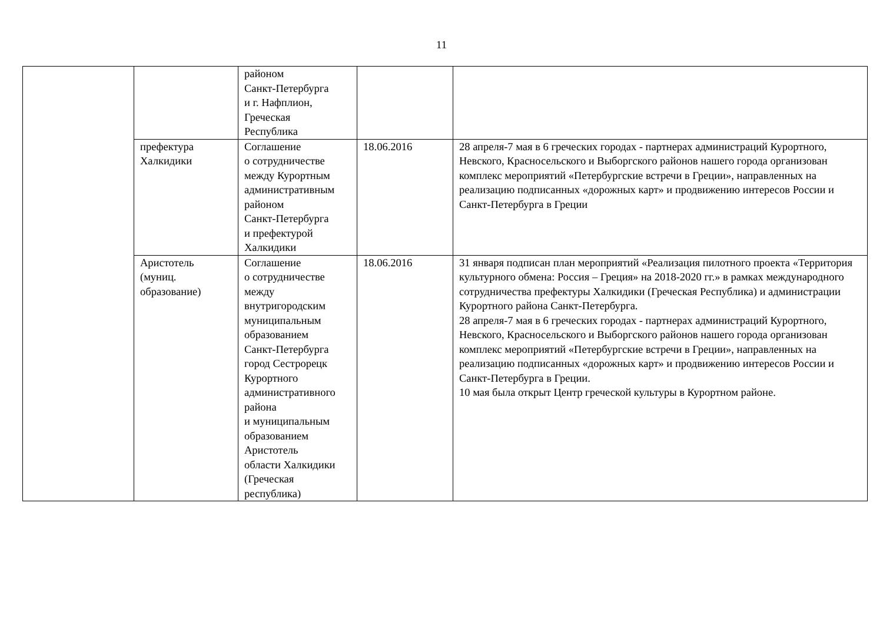11
| | | районом Санкт-Петербурга и г. Нафплион, Греческая Республика | | |
| | префектура Халкидики | Соглашение о сотрудничестве между Курортным административным районом Санкт-Петербурга и префектурой Халкидики | 18.06.2016 | 28 апреля-7 мая в 6 греческих городах - партнерах администраций Курортного, Невского, Красносельского и Выборгского районов нашего города организован комплекс мероприятий «Петербургские встречи в Греции», направленных на реализацию подписанных «дорожных карт» и продвижению интересов России и Санкт-Петербурга в Греции |
| | Аристотель (муниц. образование) | Соглашение о сотрудничестве между внутригородским муниципальным образованием Санкт-Петербурга город Сестрорецк Курортного административного района и муниципальным образованием Аристотель области Халкидики (Греческая республика) | 18.06.2016 | 31 января подписан план мероприятий «Реализация пилотного проекта «Территория культурного обмена: Россия – Греция» на 2018-2020 гг.» в рамках международного сотрудничества префектуры Халкидики (Греческая Республика) и администрации Курортного района Санкт-Петербурга. 28 апреля-7 мая в 6 греческих городах - партнерах администраций Курортного, Невского, Красносельского и Выборгского районов нашего города организован комплекс мероприятий «Петербургские встречи в Греции», направленных на реализацию подписанных «дорожных карт» и продвижению интересов России и Санкт-Петербурга в Греции. 10 мая была открыт Центр греческой культуры в Курортном районе. |